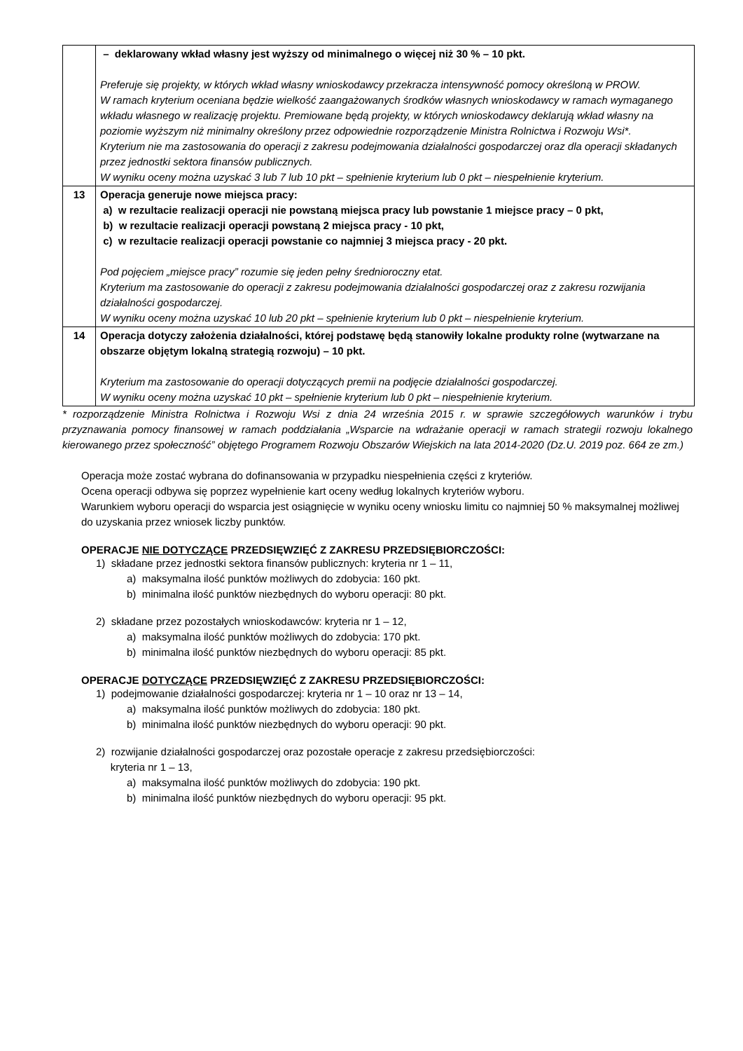| | – deklarowany wkład własny jest wyższy od minimalnego o więcej niż 30 % – 10 pkt. Preferuje się projekty, w których wkład własny wnioskodawcy przekracza intensywność pomocy określoną w PROW. W ramach kryterium oceniana będzie wielkość zaangażowanych środków własnych wnioskodawcy w ramach wymaganego wkładu własnego w realizację projektu. Premiowane będą projekty, w których wnioskodawcy deklarują wkład własny na poziomie wyższym niż minimalny określony przez odpowiednie rozporządzenie Ministra Rolnictwa i Rozwoju Wsi*. Kryterium nie ma zastosowania do operacji z zakresu podejmowania działalności gospodarczej oraz dla operacji składanych przez jednostki sektora finansów publicznych. W wyniku oceny można uzyskać 3 lub 7 lub 10 pkt – spełnienie kryterium lub 0 pkt – niespełnienie kryterium. |
| 13 | Operacja generuje nowe miejsca pracy: a) w rezultacie realizacji operacji nie powstaną miejsca pracy lub powstanie 1 miejsce pracy – 0 pkt, b) w rezultacie realizacji operacji powstaną 2 miejsca pracy - 10 pkt, c) w rezultacie realizacji operacji powstanie co najmniej 3 miejsca pracy - 20 pkt. Pod pojęciem „miejsce pracy” rozumie się jeden pełny średnioroczny etat. Kryterium ma zastosowanie do operacji z zakresu podejmowania działalności gospodarczej oraz z zakresu rozwijania działalności gospodarczej. W wyniku oceny można uzyskać 10 lub 20 pkt – spełnienie kryterium lub 0 pkt – niespełnienie kryterium. |
| 14 | Operacja dotyczy założenia działalności, której podstawę będą stanowiły lokalne produkty rolne (wytwarzane na obszarze objętym lokalną strategią rozwoju) – 10 pkt. Kryterium ma zastosowanie do operacji dotyczących premii na podjęcie działalności gospodarczej. W wyniku oceny można uzyskać 10 pkt – spełnienie kryterium lub 0 pkt – niespełnienie kryterium. |
* rozporządzenie Ministra Rolnictwa i Rozwoju Wsi z dnia 24 września 2015 r. w sprawie szczegółowych warunków i trybu przyznawania pomocy finansowej w ramach poddziałania „Wsparcie na wdrażanie operacji w ramach strategii rozwoju lokalnego kierowanego przez społeczność” objętego Programem Rozwoju Obszarów Wiejskich na lata 2014-2020 (Dz.U. 2019 poz. 664 ze zm.)
Operacja może zostać wybrana do dofinansowania w przypadku niespełnienia części z kryteriów.
Ocena operacji odbywa się poprzez wypełnienie kart oceny według lokalnych kryteriów wyboru.
Warunkiem wyboru operacji do wsparcia jest osiągnięcie w wyniku oceny wniosku limitu co najmniej 50 % maksymalnej możliwej do uzyskania przez wniosek liczby punktów.
OPERACJE NIE DOTYCZĄCE PRZEDSIĘWZIĘĆ Z ZAKRESU PRZEDSIĘBIORCZOŚCI:
1) składane przez jednostki sektora finansów publicznych: kryteria nr 1 – 11,
a) maksymalna ilość punktów możliwych do zdobycia: 160 pkt.
b) minimalna ilość punktów niezbędnych do wyboru operacji: 80 pkt.
2) składane przez pozostałych wnioskodawców: kryteria nr 1 – 12,
a) maksymalna ilość punktów możliwych do zdobycia: 170 pkt.
b) minimalna ilość punktów niezbędnych do wyboru operacji: 85 pkt.
OPERACJE DOTYCZĄCE PRZEDSIĘWZIĘĆ Z ZAKRESU PRZEDSIĘBIORCZOŚCI:
1) podejmowanie działalności gospodarczej: kryteria nr 1 – 10 oraz nr 13 – 14,
a) maksymalna ilość punktów możliwych do zdobycia: 180 pkt.
b) minimalna ilość punktów niezbędnych do wyboru operacji: 90 pkt.
2) rozwijanie działalności gospodarczej oraz pozostałe operacje z zakresu przedsiębiorczości:
kryteria nr 1 – 13,
a) maksymalna ilość punktów możliwych do zdobycia: 190 pkt.
b) minimalna ilość punktów niezbędnych do wyboru operacji: 95 pkt.